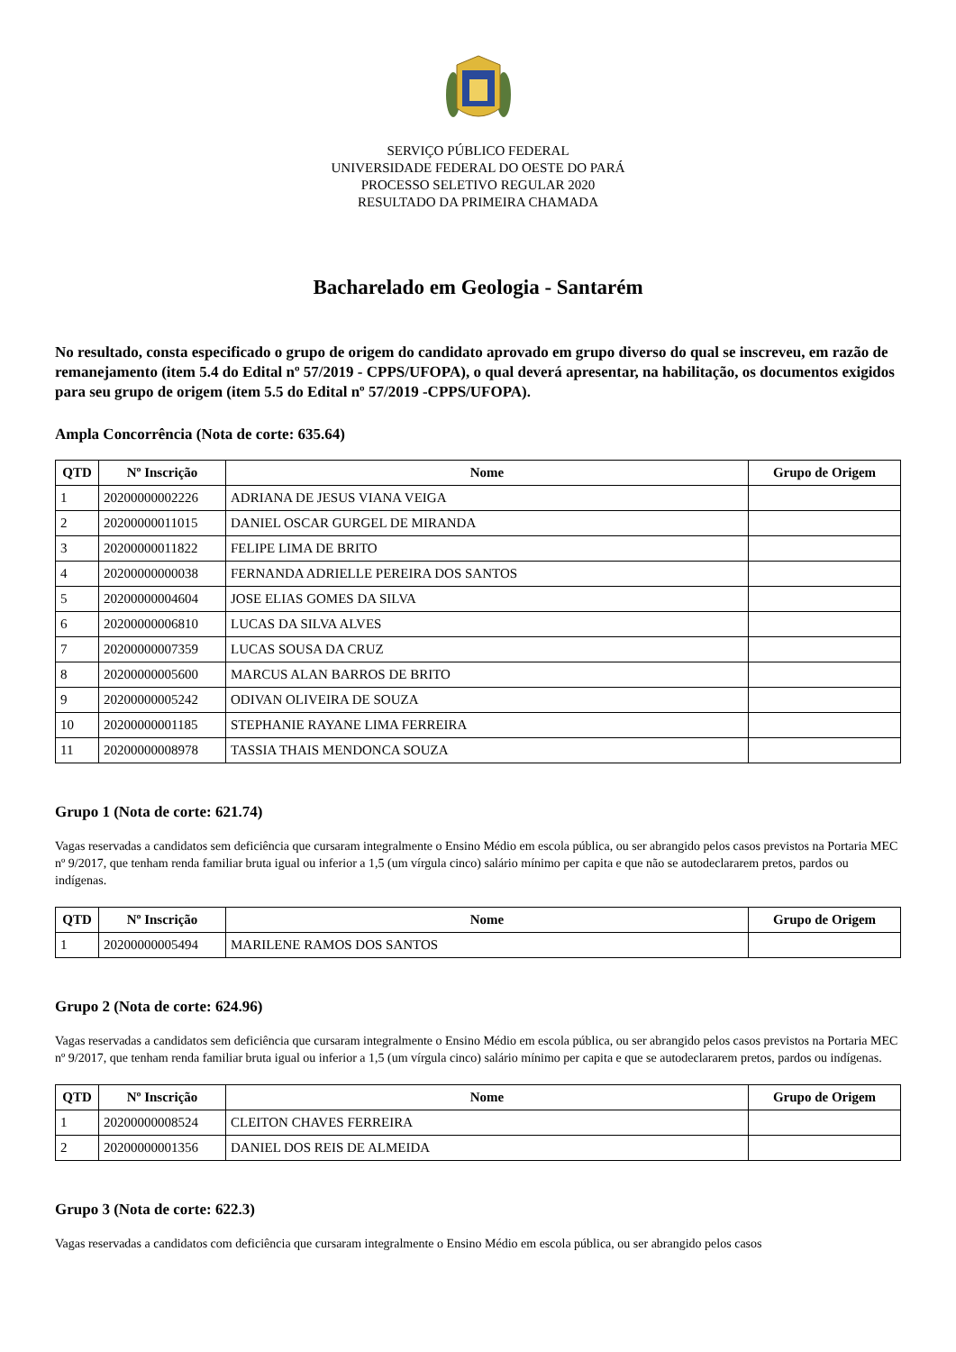SERVIÇO PÚBLICO FEDERAL
UNIVERSIDADE FEDERAL DO OESTE DO PARÁ
PROCESSO SELETIVO REGULAR 2020
RESULTADO DA PRIMEIRA CHAMADA
Bacharelado em Geologia - Santarém
No resultado, consta especificado o grupo de origem do candidato aprovado em grupo diverso do qual se inscreveu, em razão de remanejamento (item 5.4 do Edital nº 57/2019 - CPPS/UFOPA), o qual deverá apresentar, na habilitação, os documentos exigidos para seu grupo de origem (item 5.5 do Edital nº 57/2019 -CPPS/UFOPA).
Ampla Concorrência (Nota de corte: 635.64)
| QTD | Nº Inscrição | Nome | Grupo de Origem |
| --- | --- | --- | --- |
| 1 | 20200000002226 | ADRIANA DE JESUS VIANA VEIGA | |
| 2 | 20200000011015 | DANIEL OSCAR GURGEL DE MIRANDA | |
| 3 | 20200000011822 | FELIPE LIMA DE BRITO | |
| 4 | 20200000000038 | FERNANDA ADRIELLE PEREIRA DOS SANTOS | |
| 5 | 20200000004604 | JOSE ELIAS GOMES DA SILVA | |
| 6 | 20200000006810 | LUCAS DA SILVA ALVES | |
| 7 | 20200000007359 | LUCAS SOUSA DA CRUZ | |
| 8 | 20200000005600 | MARCUS ALAN BARROS DE BRITO | |
| 9 | 20200000005242 | ODIVAN OLIVEIRA DE SOUZA | |
| 10 | 20200000001185 | STEPHANIE RAYANE LIMA FERREIRA | |
| 11 | 20200000008978 | TASSIA THAIS MENDONCA SOUZA | |
Grupo 1 (Nota de corte: 621.74)
Vagas reservadas a candidatos sem deficiência que cursaram integralmente o Ensino Médio em escola pública, ou ser abrangido pelos casos previstos na Portaria MEC nº 9/2017, que tenham renda familiar bruta igual ou inferior a 1,5 (um vírgula cinco) salário mínimo per capita e que não se autodeclararem pretos, pardos ou indígenas.
| QTD | Nº Inscrição | Nome | Grupo de Origem |
| --- | --- | --- | --- |
| 1 | 20200000005494 | MARILENE RAMOS DOS SANTOS | |
Grupo 2 (Nota de corte: 624.96)
Vagas reservadas a candidatos sem deficiência que cursaram integralmente o Ensino Médio em escola pública, ou ser abrangido pelos casos previstos na Portaria MEC nº 9/2017, que tenham renda familiar bruta igual ou inferior a 1,5 (um vírgula cinco) salário mínimo per capita e que se autodeclararem pretos, pardos ou indígenas.
| QTD | Nº Inscrição | Nome | Grupo de Origem |
| --- | --- | --- | --- |
| 1 | 20200000008524 | CLEITON CHAVES FERREIRA | |
| 2 | 20200000001356 | DANIEL DOS REIS DE ALMEIDA | |
Grupo 3 (Nota de corte: 622.3)
Vagas reservadas a candidatos com deficiência que cursaram integralmente o Ensino Médio em escola pública, ou ser abrangido pelos casos